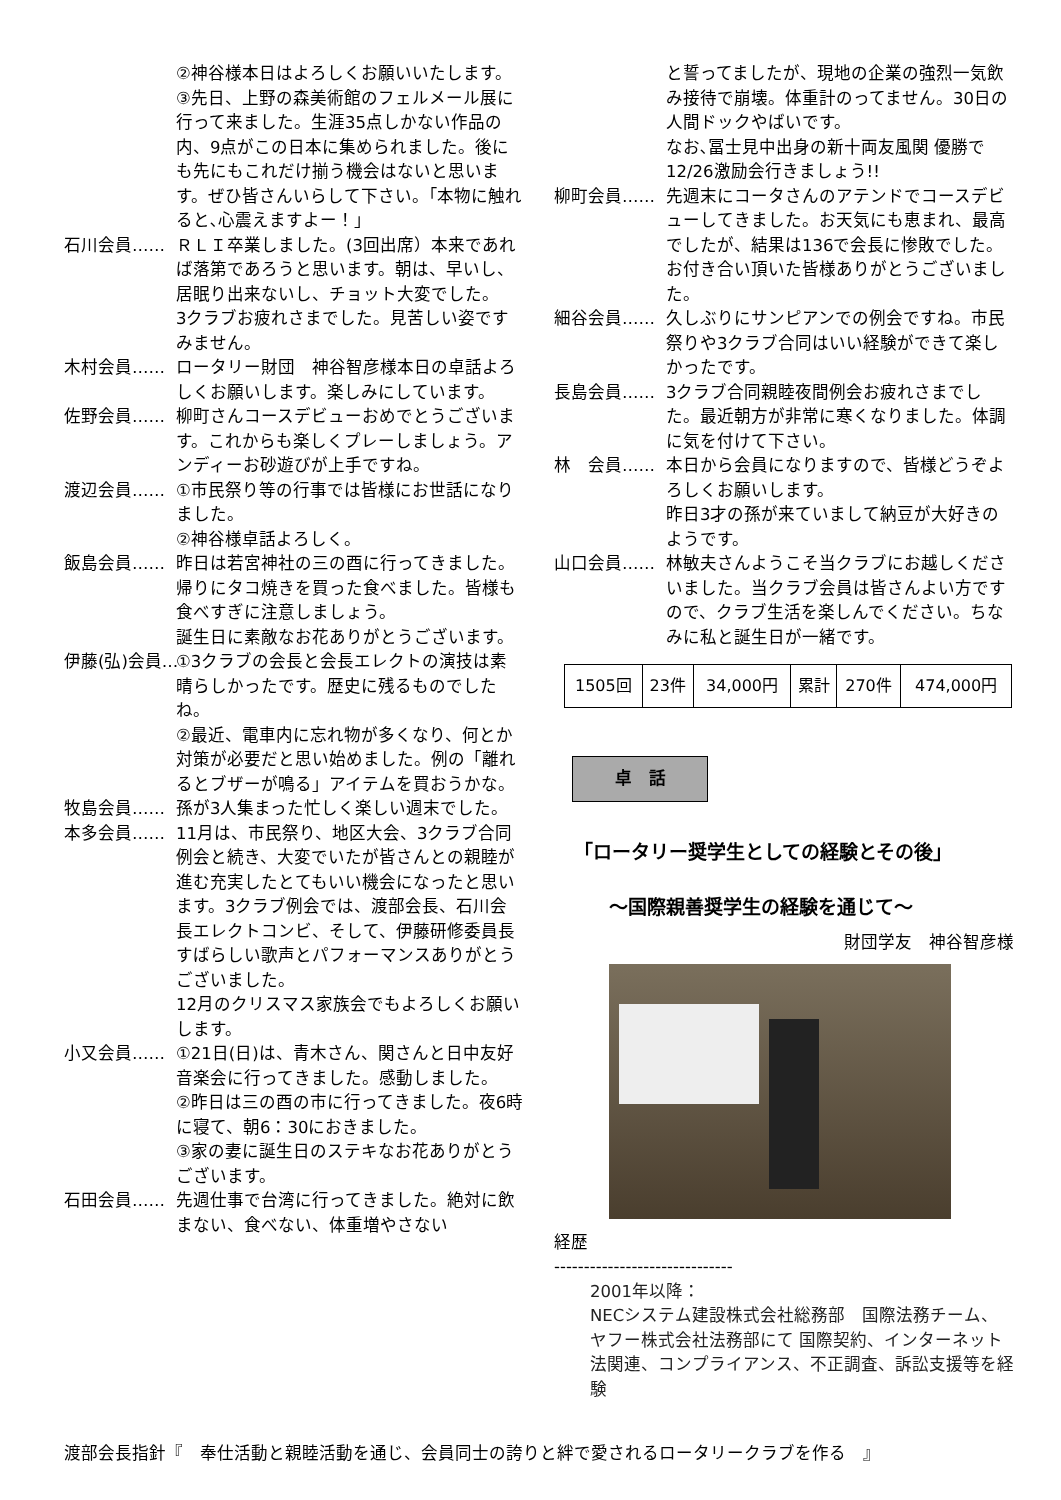②神谷様本日はよろしくお願いいたします。
③先日、上野の森美術館のフェルメール展に行って来ました。生涯35点しかない作品の内、9点がこの日本に集められました。後にも先にもこれだけ揃う機会はないと思います。ぜひ皆さんいらして下さい。｢本物に触れると､心震えますよー！｣
石川会員…… ＲＬＩ卒業しました。(3回出席）本来であれば落第であろうと思います。朝は、早いし、居眠り出来ないし、チョット大変でした。
3クラブお疲れさまでした。見苦しい姿ですみません。
木村会員…… ロータリー財団　神谷智彦様本日の卓話よろしくお願いします。楽しみにしています。
佐野会員…… 柳町さんコースデビューおめでとうございます。これからも楽しくプレーしましょう。アンディーお砂遊びが上手ですね。
渡辺会員…… ①市民祭り等の行事では皆様にお世話になりました。
②神谷様卓話よろしく。
飯島会員…… 昨日は若宮神社の三の酉に行ってきました。帰りにタコ焼きを買った食べました。皆様も食べすぎに注意しましょう。
誕生日に素敵なお花ありがとうございます。
伊藤(弘)会員… ①3クラブの会長と会長エレクトの演技は素晴らしかったです。歴史に残るものでしたね。
②最近、電車内に忘れ物が多くなり、何とか対策が必要だと思い始めました。例の「離れるとブザーが鳴る」アイテムを買おうかな。
牧島会員…… 孫が3人集まった忙しく楽しい週末でした。
本多会員…… 11月は、市民祭り、地区大会、3クラブ合同例会と続き、大変でいたが皆さんとの親睦が進む充実したとてもいい機会になったと思います。3クラブ例会では、渡部会長、石川会長エレクトコンビ、そして、伊藤研修委員長すばらしい歌声とパフォーマンスありがとうございました。
12月のクリスマス家族会でもよろしくお願いします。
小又会員…… ①21日(日)は、青木さん、関さんと日中友好音楽会に行ってきました。感動しました。
②昨日は三の酉の市に行ってきました。夜6時に寝て、朝6：30におきました。
③家の妻に誕生日のステキなお花ありがとうございます。
石田会員…… 先週仕事で台湾に行ってきました。絶対に飲まない、食べない、体重増やさない
と誓ってましたが、現地の企業の強烈一気飲み接待で崩壊。体重計のってません。30日の人間ドックやばいです。
なお､冨士見中出身の新十両友風関 優勝で12/26激励会行きましょう!!
柳町会員…… 先週末にコータさんのアテンドでコースデビューしてきました。お天気にも恵まれ、最高でしたが、結果は136で会長に惨敗でした。お付き合い頂いた皆様ありがとうございました。
細谷会員…… 久しぶりにサンピアンでの例会ですね。市民祭りや3クラブ合同はいい経験ができて楽しかったです。
長島会員…… 3クラブ合同親睦夜間例会お疲れさまでした。最近朝方が非常に寒くなりました。体調に気を付けて下さい。
林　会員…… 本日から会員になりますので、皆様どうぞよろしくお願いします。
昨日3才の孫が来ていまして納豆が大好きのようです。
山口会員…… 林敏夫さんようこそ当クラブにお越しくださいました。当クラブ会員は皆さんよい方ですので、クラブ生活を楽しんでください。ちなみに私と誕生日が一緒です。
| 1505回 | 23件 | 34,000円 | 累計 | 270件 | 474,000円 |
卓　話
「ロータリー奨学生としての経験とその後」
～国際親善奨学生の経験を通じて～
財団学友　神谷智彦様
経歴
------------------------------
2001年以降：
NECシステム建設株式会社総務部　国際法務チーム、ヤフー株式会社法務部にて 国際契約、インターネット法関連、コンプライアンス、不正調査、訴訟支援等を経験
渡部会長指針『　奉仕活動と親睦活動を通じ、会員同士の誇りと絆で愛されるロータリークラブを作る　』